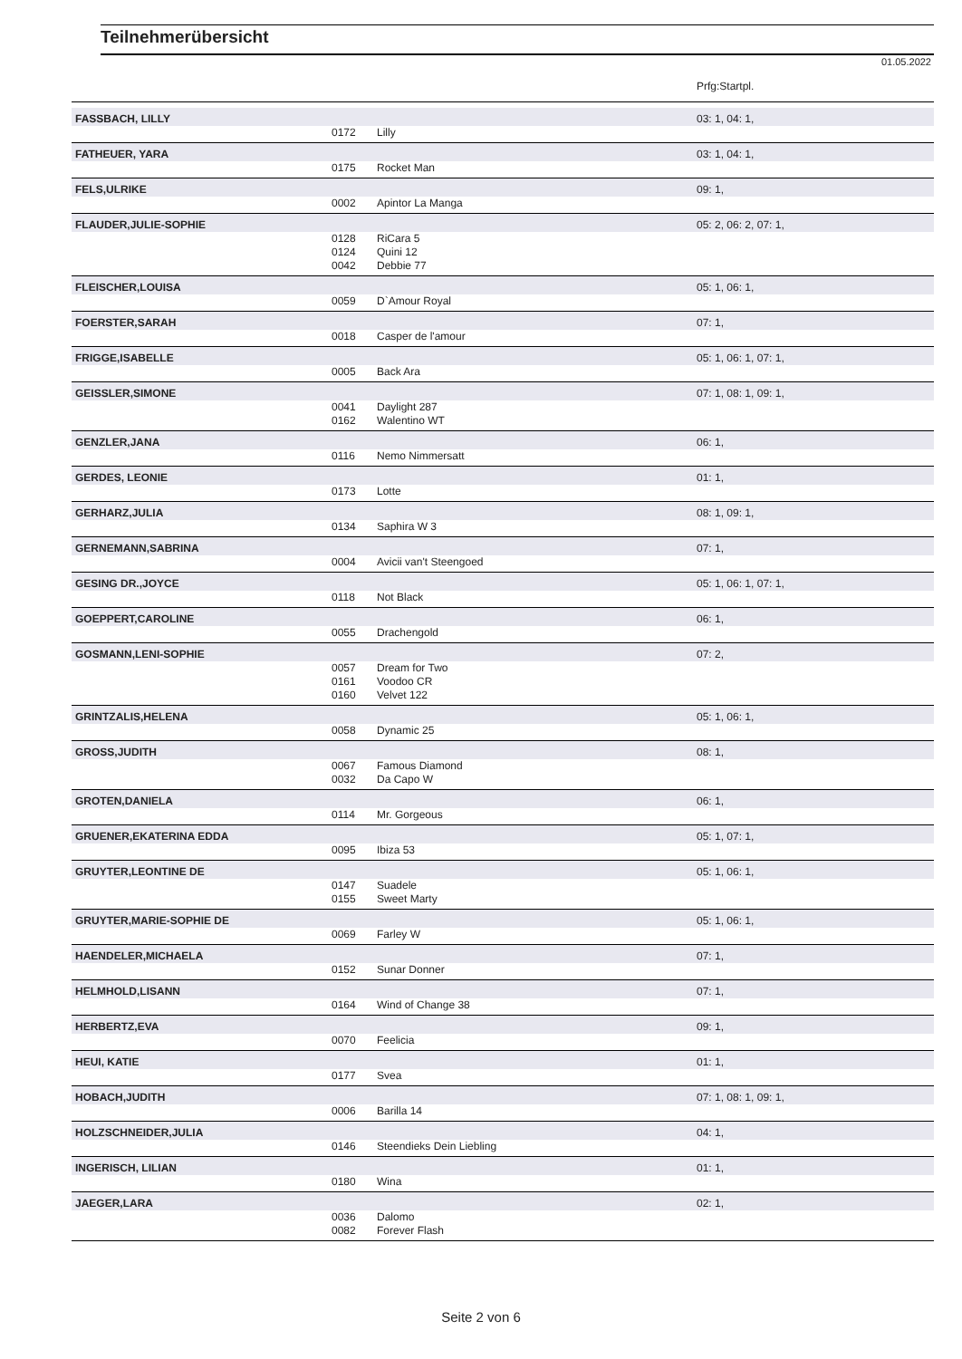Teilnehmerübersicht
01.05.2022
| | | | Prfg:Startpl. |
| FASSBACH, LILLY | | | 03: 1, 04: 1, |
| | 0172 | Lilly | |
| FATHEUER, YARA | | | 03: 1, 04: 1, |
| | 0175 | Rocket Man | |
| FELS,ULRIKE | | | 09: 1, |
| | 0002 | Apintor La Manga | |
| FLAUDER,JULIE-SOPHIE | | | 05: 2, 06: 2, 07: 1, |
| | 0128 | RiCara 5 | |
| | 0124 | Quini 12 | |
| | 0042 | Debbie 77 | |
| FLEISCHER,LOUISA | | | 05: 1, 06: 1, |
| | 0059 | D`Amour Royal | |
| FOERSTER,SARAH | | | 07: 1, |
| | 0018 | Casper de l'amour | |
| FRIGGE,ISABELLE | | | 05: 1, 06: 1, 07: 1, |
| | 0005 | Back Ara | |
| GEISSLER,SIMONE | | | 07: 1, 08: 1, 09: 1, |
| | 0041 | Daylight 287 | |
| | 0162 | Walentino WT | |
| GENZLER,JANA | | | 06: 1, |
| | 0116 | Nemo Nimmersatt | |
| GERDES, LEONIE | | | 01: 1, |
| | 0173 | Lotte | |
| GERHARZ,JULIA | | | 08: 1, 09: 1, |
| | 0134 | Saphira W 3 | |
| GERNEMANN,SABRINA | | | 07: 1, |
| | 0004 | Avicii van't Steengoed | |
| GESING DR.,JOYCE | | | 05: 1, 06: 1, 07: 1, |
| | 0118 | Not Black | |
| GOEPPERT,CAROLINE | | | 06: 1, |
| | 0055 | Drachengold | |
| GOSMANN,LENI-SOPHIE | | | 07: 2, |
| | 0057 | Dream for Two | |
| | 0161 | Voodoo CR | |
| | 0160 | Velvet 122 | |
| GRINTZALIS,HELENA | | | 05: 1, 06: 1, |
| | 0058 | Dynamic 25 | |
| GROSS,JUDITH | | | 08: 1, |
| | 0067 | Famous Diamond | |
| | 0032 | Da Capo W | |
| GROTEN,DANIELA | | | 06: 1, |
| | 0114 | Mr. Gorgeous | |
| GRUENER,EKATERINA EDDA | | | 05: 1, 07: 1, |
| | 0095 | Ibiza 53 | |
| GRUYTER,LEONTINE DE | | | 05: 1, 06: 1, |
| | 0147 | Suadele | |
| | 0155 | Sweet Marty | |
| GRUYTER,MARIE-SOPHIE DE | | | 05: 1, 06: 1, |
| | 0069 | Farley W | |
| HAENDELER,MICHAELA | | | 07: 1, |
| | 0152 | Sunar Donner | |
| HELMHOLD,LISANN | | | 07: 1, |
| | 0164 | Wind of Change 38 | |
| HERBERTZ,EVA | | | 09: 1, |
| | 0070 | Feelicia | |
| HEUI, KATIE | | | 01: 1, |
| | 0177 | Svea | |
| HOBACH,JUDITH | | | 07: 1, 08: 1, 09: 1, |
| | 0006 | Barilla 14 | |
| HOLZSCHNEIDER,JULIA | | | 04: 1, |
| | 0146 | Steendieks Dein Liebling | |
| INGERISCH, LILIAN | | | 01: 1, |
| | 0180 | Wina | |
| JAEGER,LARA | | | 02: 1, |
| | 0036 | Dalomo | |
| | 0082 | Forever Flash | |
Seite 2 von 6